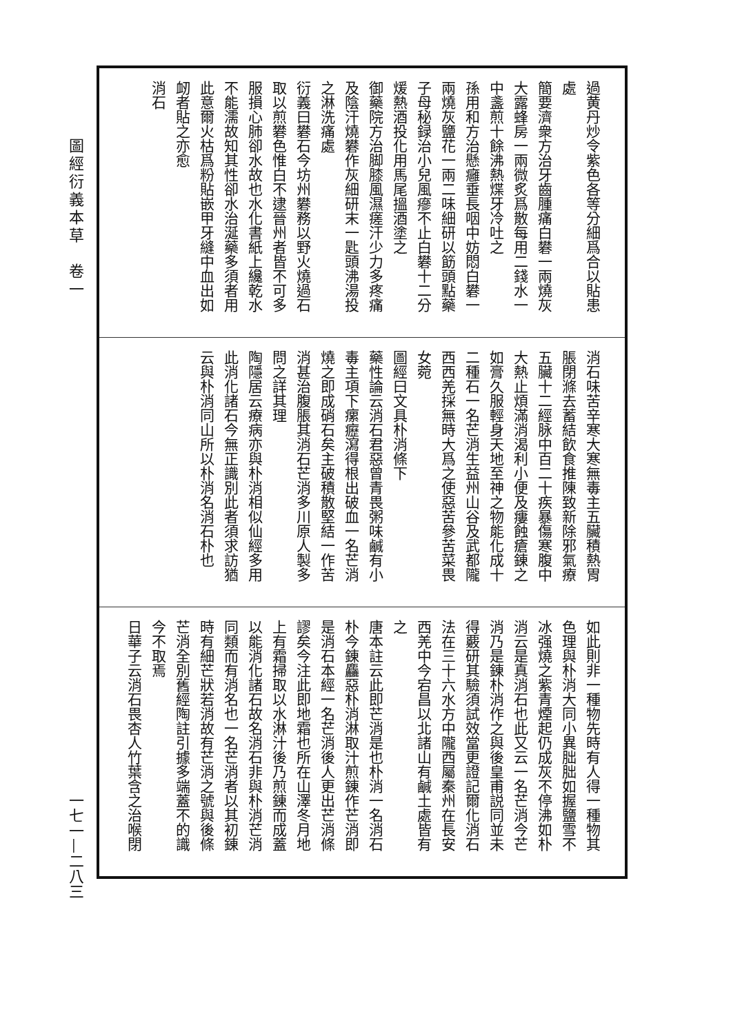圖經衍義本草　卷一
過黄丹炒令紫色各等分細爲合以貼患處
簡要濟衆方治牙齒腫痛白礬一兩燒灰大露蜂房一兩微炙爲散每用二錢水一中盞煎十餘沸熱煠牙冷吐之
孫用和方治懸癰垂長咽中妨悶白礬一兩燒灰鹽花一兩二味細研以筯頭點藥子母秘録治小兒風瘮不止白礬十二分煖熱酒投化用馬尾搵酒塗之
御藥院方治脚膝風濕瘥汗少力多疼痛及陰汗燒礬作灰細研末一匙頭沸湯投之淋洗痛處
衍義曰礬石今坊州礬務以野火燒過石取以煎礬色惟白不逮晉州者皆不可多服損心肺卻水故也水化書紙上纔乾水不能濡故知其性卻水治涎藥多須者用此意爾火枯爲粉貼嵌甲牙縫中血出如衂者貼之亦愈
消石
消石味苦辛寒大寒無毒主五臟積熱胃脹閉滌去蓄結飲食推陳致新除邪氣療五臟十二經脉中百二十疾暴傷寒腹中大熱止煩滿消渴利小便及瘻蝕瘡錬之如膏久服輕身天地至神之物能化成十二種石一名芒消生益州山谷及武都隴西西羌採無時大爲之使惡苦參苦菜畏女菀
圖經曰文具朴消條下
藥性論云消石君惡曾青畏粥味鹹有小毒主項下瘰癧瀉得根出破血一名芒消燒之即成硝石矣主破積散堅結一作苦消甚治腹脹其消石芒消多川原人製多問之詳其理
陶隱居云療病亦與朴消相似仙經多用此消化諸石今無正識別此者須求訪猶云與朴消同山所以朴消名消石朴也
如此則非一種物先時有人得一種物其色理與朴消大同小異朏朏如握鹽雪不冰强燒之紫青煙起仍成灰不停沸如朴消云是真消石也此又云一名芒消今芒消乃是錬朴消作之與後皇甫説同並未得覈研其驗須試效當更證記爾化消石法在三十六水方中隴西屬秦州在長安西羌中今宕昌以北諸山有鹹土處皆有之
唐本註云此即芒消是也朴消一名消石朴今錬麤惡朴消淋取汁煎錬作芒消即是消石本經一名芒消後人更出芒消條謬矣今注此即地霜也所在山澤冬月地上有霜掃取以水淋汁後乃煎錬而成蓋以能消化諸石故名消石非與朴消芒消同類而有消名也一名芒消者以其初錬時有細芒狀若消故有芒消之號與後條芒消全別舊經陶註引據多端蓋不的識今不取焉
日華子云消石畏杏人竹葉含之治喉閉
一七一—二八三